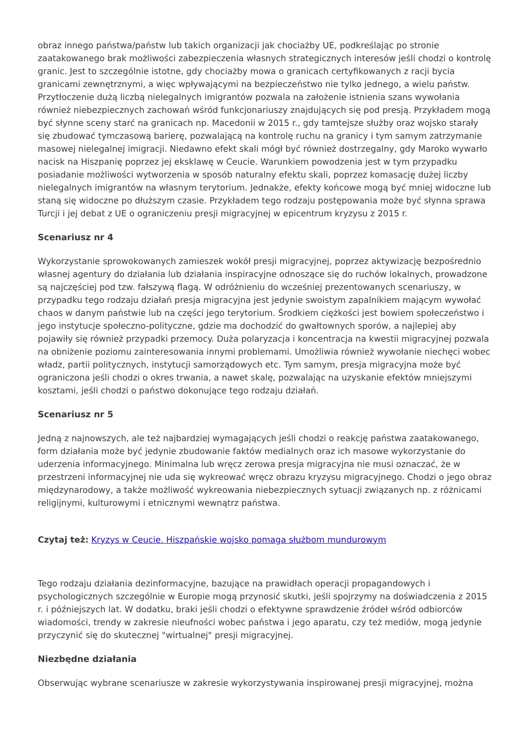obraz innego państwa/państw lub takich organizacji jak chociażby UE, podkreślając po stronie zaatakowanego brak możliwości zabezpieczenia własnych strategicznych interesów jeśli chodzi o kontrolę granic. Jest to szczególnie istotne, gdy chociażby mowa o granicach certyfikowanych z racji bycia granicami zewnętrznymi, a więc wpływającymi na bezpieczeństwo nie tylko jednego, a wielu państw. Przytłoczenie dużą liczbą nielegalnych imigrantów pozwala na założenie istnienia szans wywołania również niebezpiecznych zachowań wśród funkcjonariuszy znajdujących się pod presją. Przykładem mogą być słynne sceny starć na granicach np. Macedonii w 2015 r., gdy tamtejsze służby oraz wojsko starały się zbudować tymczasową barierę, pozwalającą na kontrolę ruchu na granicy i tym samym zatrzymanie masowej nielegalnej imigracji. Niedawno efekt skali mógł być również dostrzegalny, gdy Maroko wywarło nacisk na Hiszpanię poprzez jej eksklawę w Ceucie. Warunkiem powodzenia jest w tym przypadku posiadanie możliwości wytworzenia w sposób naturalny efektu skali, poprzez komasację dużej liczby nielegalnych imigrantów na własnym terytorium. Jednakże, efekty końcowe mogą być mniej widoczne lub staną się widoczne po dłuższym czasie. Przykładem tego rodzaju postępowania może być słynna sprawa Turcji i jej debat z UE o ograniczeniu presji migracyjnej w epicentrum kryzysu z 2015 r.
Scenariusz nr 4
Wykorzystanie sprowokowanych zamieszek wokół presji migracyjnej, poprzez aktywizację bezpośrednio własnej agentury do działania lub działania inspiracyjne odnoszące się do ruchów lokalnych, prowadzone są najczęściej pod tzw. fałszywą flagą. W odróżnieniu do wcześniej prezentowanych scenariuszy, w przypadku tego rodzaju działań presja migracyjna jest jedynie swoistym zapalnikiem mającym wywołać chaos w danym państwie lub na części jego terytorium. Środkiem ciężkości jest bowiem społeczeństwo i jego instytucje społeczno-polityczne, gdzie ma dochodzić do gwałtownych sporów, a najlepiej aby pojawiły się również przypadki przemocy. Duża polaryzacja i koncentracja na kwestii migracyjnej pozwala na obniżenie poziomu zainteresowania innymi problemami. Umożliwia również wywołanie niechęci wobec władz, partii politycznych, instytucji samorządowych etc. Tym samym, presja migracyjna może być ograniczona jeśli chodzi o okres trwania, a nawet skalę, pozwalając na uzyskanie efektów mniejszymi kosztami, jeśli chodzi o państwo dokonujące tego rodzaju działań.
Scenariusz nr 5
Jedną z najnowszych, ale też najbardziej wymagających jeśli chodzi o reakcję państwa zaatakowanego, form działania może być jedynie zbudowanie faktów medialnych oraz ich masowe wykorzystanie do uderzenia informacyjnego. Minimalna lub wręcz zerowa presja migracyjna nie musi oznaczać, że w przestrzeni informacyjnej nie uda się wykreować wręcz obrazu kryzysu migracyjnego. Chodzi o jego obraz międzynarodowy, a także możliwość wykreowania niebezpiecznych sytuacji związanych np. z różnicami religijnymi, kulturowymi i etnicznymi wewnątrz państwa.
Czytaj też: Kryzys w Ceucie. Hiszpańskie wojsko pomaga służbom mundurowym
Tego rodzaju działania dezinformacyjne, bazujące na prawidłach operacji propagandowych i psychologicznych szczególnie w Europie mogą przynosić skutki, jeśli spojrzymy na doświadczenia z 2015 r. i późniejszych lat. W dodatku, braki jeśli chodzi o efektywne sprawdzenie źródeł wśród odbiorców wiadomości, trendy w zakresie nieufności wobec państwa i jego aparatu, czy też mediów, mogą jedynie przyczynić się do skutecznej "wirtualnej" presji migracyjnej.
Niezbędne działania
Obserwując wybrane scenariusze w zakresie wykorzystywania inspirowanej presji migracyjnej, można